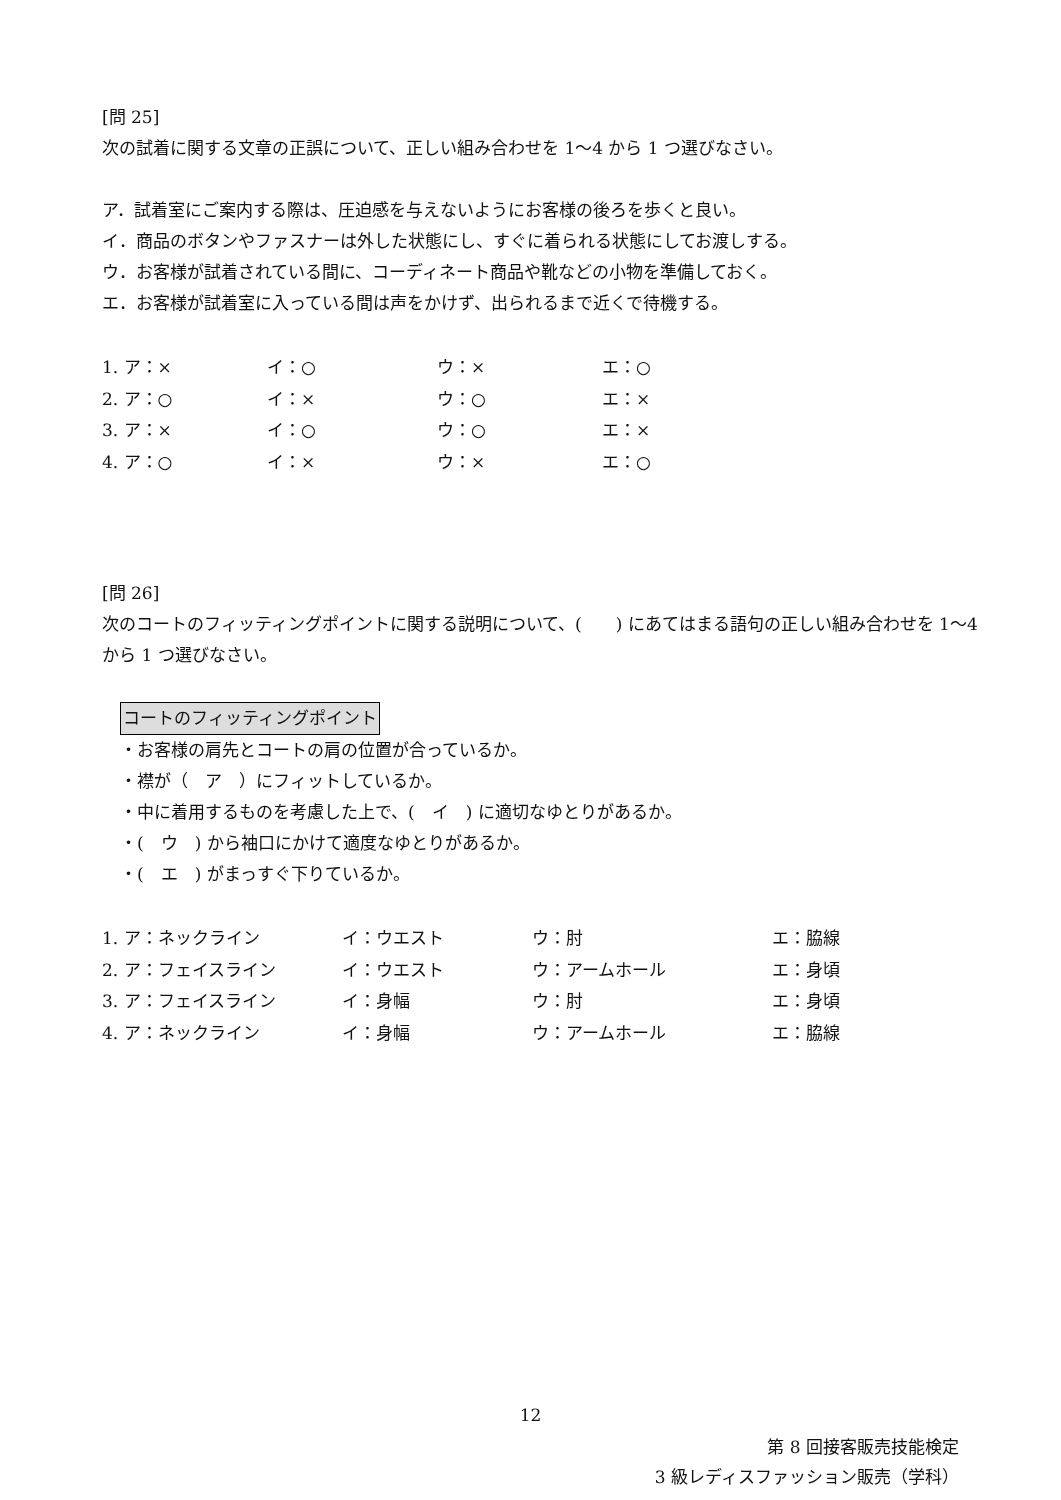[問 25]
次の試着に関する文章の正誤について、正しい組み合わせを 1～4 から 1 つ選びなさい。
ア．試着室にご案内する際は、圧迫感を与えないようにお客様の後ろを歩くと良い。
イ．商品のボタンやファスナーは外した状態にし、すぐに着られる状態にしてお渡しする。
ウ．お客様が試着されている間に、コーディネート商品や靴などの小物を準備しておく。
エ．お客様が試着室に入っている間は声をかけず、出られるまで近くで待機する。
| 1. ア：× | イ：○ | ウ：× | エ：○ |
| 2. ア：○ | イ：× | ウ：○ | エ：× |
| 3. ア：× | イ：○ | ウ：○ | エ：× |
| 4. ア：○ | イ：× | ウ：× | エ：○ |
[問 26]
次のコートのフィッティングポイントに関する説明について、(　　) にあてはまる語句の正しい組み合わせを 1～4 から 1 つ選びなさい。
コートのフィッティングポイント
・お客様の肩先とコートの肩の位置が合っているか。
・襟が（　ア　）にフィットしているか。
・中に着用するものを考慮した上で、(　イ　) に適切なゆとりがあるか。
・(　ウ　) から袖口にかけて適度なゆとりがあるか。
・(　エ　) がまっすぐ下りているか。
| 1. ア：ネックライン | イ：ウエスト | ウ：肘 | エ：脇線 |
| 2. ア：フェイスライン | イ：ウエスト | ウ：アームホール | エ：身頃 |
| 3. ア：フェイスライン | イ：身幅 | ウ：肘 | エ：身頃 |
| 4. ア：ネックライン | イ：身幅 | ウ：アームホール | エ：脇線 |
12
第 8 回接客販売技能検定
3 級レディスファッション販売（学科）